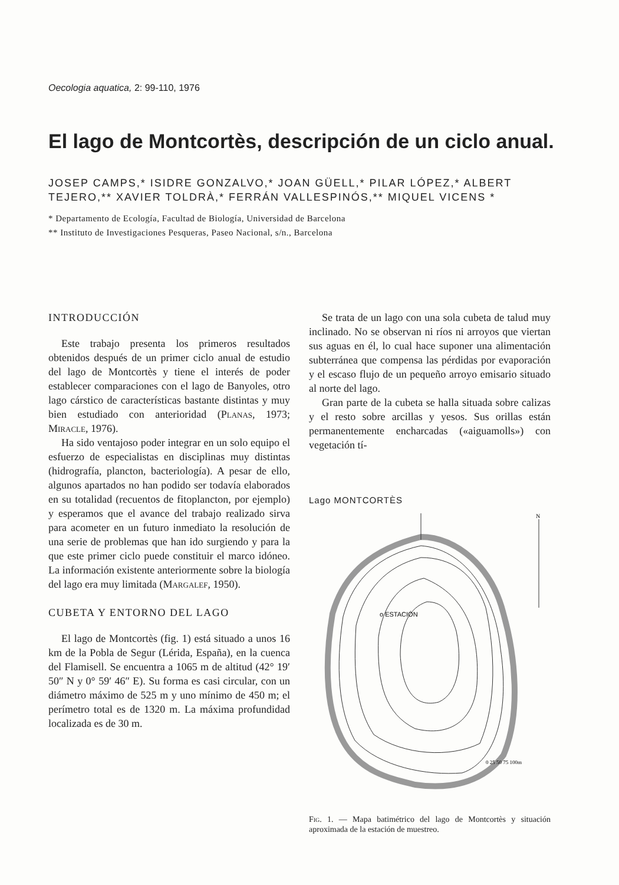Oecologia aquatica, 2: 99-110, 1976
El lago de Montcortès, descripción de un ciclo anual.
JOSEP CAMPS,* ISIDRE GONZALVO,* JOAN GÜELL,* PILAR LÓPEZ,* ALBERT TEJERO,** XAVIER TOLDRÀ,* FERRÁN VALLESPINÓS,** MIQUEL VICENS *
* Departamento de Ecología, Facultad de Biología, Universidad de Barcelona
** Instituto de Investigaciones Pesqueras, Paseo Nacional, s/n., Barcelona
INTRODUCCIÓN
Este trabajo presenta los primeros resultados obtenidos después de un primer ciclo anual de estudio del lago de Montcortès y tiene el interés de poder establecer comparaciones con el lago de Banyoles, otro lago cárstico de características bastante distintas y muy bien estudiado con anterioridad (Planas, 1973; Miracle, 1976).
Ha sido ventajoso poder integrar en un solo equipo el esfuerzo de especialistas en disciplinas muy distintas (hidrografía, plancton, bacteriología). A pesar de ello, algunos apartados no han podido ser todavía elaborados en su totalidad (recuentos de fitoplancton, por ejemplo) y esperamos que el avance del trabajo realizado sirva para acometer en un futuro inmediato la resolución de una serie de problemas que han ido surgiendo y para la que este primer ciclo puede constituir el marco idóneo. La información existente anteriormente sobre la biología del lago era muy limitada (Margalef, 1950).
CUBETA Y ENTORNO DEL LAGO
El lago de Montcortès (fig. 1) está situado a unos 16 km de la Pobla de Segur (Lérida, España), en la cuenca del Flamisell. Se encuentra a 1065 m de altitud (42° 19′ 50″ N y 0° 59′ 46″ E). Su forma es casi circular, con un diámetro máximo de 525 m y uno mínimo de 450 m; el perímetro total es de 1320 m. La máxima profundidad localizada es de 30 m.
Se trata de un lago con una sola cubeta de talud muy inclinado. No se observan ni ríos ni arroyos que viertan sus aguas en él, lo cual hace suponer una alimentación subterránea que compensa las pérdidas por evaporación y el escaso flujo de un pequeño arroyo emisario situado al norte del lago.
Gran parte de la cubeta se halla situada sobre calizas y el resto sobre arcillas y yesos. Sus orillas están permanentemente encharcadas («aiguamolls») con vegetación tí-
Lago MONTCORTÈS
o ESTACIÓN
N
0 25 50 75 100m
Fig. 1. — Mapa batimétrico del lago de Montcortès y situación aproximada de la estación de muestreo.